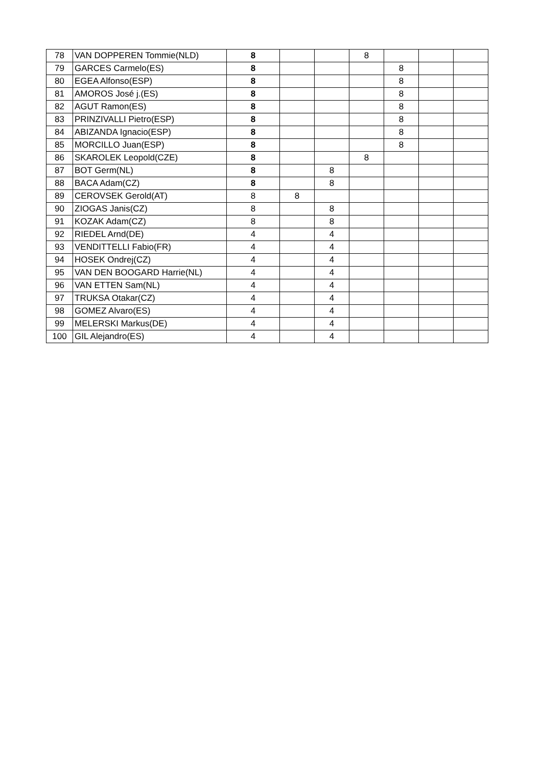| 78 | VAN DOPPEREN Tommie(NLD) | 8 | | | 8 | | | |
| 79 | GARCES Carmelo(ES) | 8 | | | | 8 | | |
| 80 | EGEA Alfonso(ESP) | 8 | | | | 8 | | |
| 81 | AMOROS José j.(ES) | 8 | | | | 8 | | |
| 82 | AGUT Ramon(ES) | 8 | | | | 8 | | |
| 83 | PRINZIVALLI Pietro(ESP) | 8 | | | | 8 | | |
| 84 | ABIZANDA Ignacio(ESP) | 8 | | | | 8 | | |
| 85 | MORCILLO Juan(ESP) | 8 | | | | 8 | | |
| 86 | SKAROLEK Leopold(CZE) | 8 | | | 8 | | | |
| 87 | BOT Germ(NL) | 8 | | 8 | | | | |
| 88 | BACA Adam(CZ) | 8 | | 8 | | | | |
| 89 | CEROVSEK Gerold(AT) | 8 | 8 | | | | | |
| 90 | ZIOGAS Janis(CZ) | 8 | | 8 | | | | |
| 91 | KOZAK Adam(CZ) | 8 | | 8 | | | | |
| 92 | RIEDEL Arnd(DE) | 4 | | 4 | | | | |
| 93 | VENDITTELLI Fabio(FR) | 4 | | 4 | | | | |
| 94 | HOSEK Ondrej(CZ) | 4 | | 4 | | | | |
| 95 | VAN DEN BOOGARD Harrie(NL) | 4 | | 4 | | | | |
| 96 | VAN ETTEN Sam(NL) | 4 | | 4 | | | | |
| 97 | TRUKSA Otakar(CZ) | 4 | | 4 | | | | |
| 98 | GOMEZ Alvaro(ES) | 4 | | 4 | | | | |
| 99 | MELERSKI Markus(DE) | 4 | | 4 | | | | |
| 100 | GIL Alejandro(ES) | 4 | | 4 | | | | |